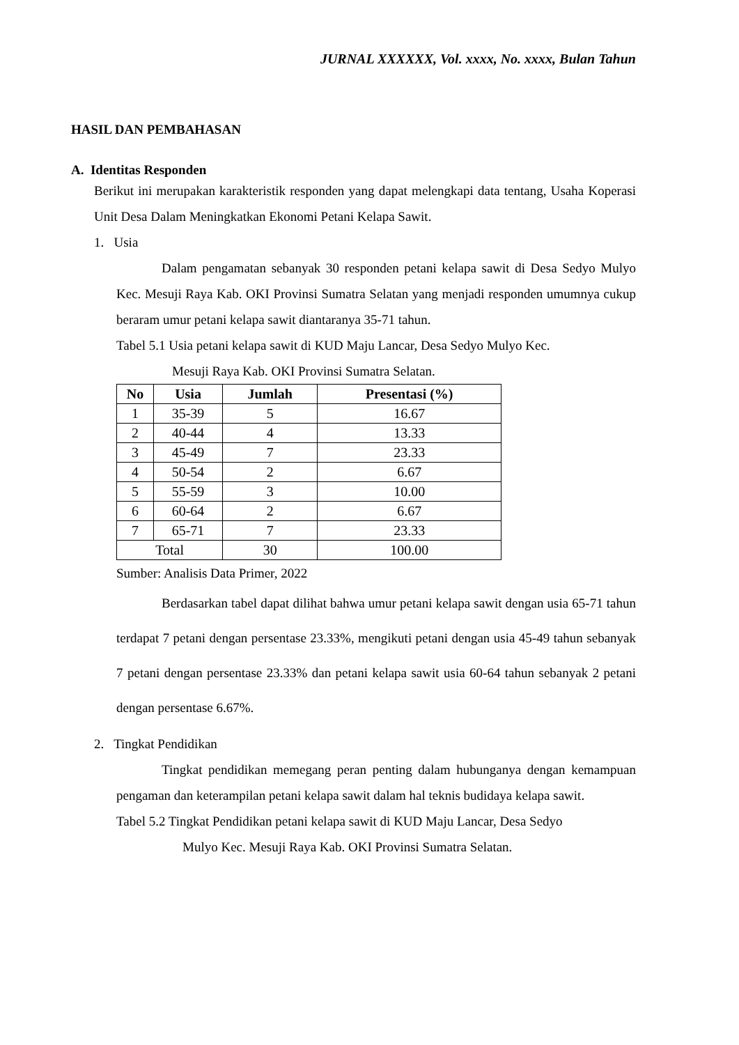JURNAL XXXXXX, Vol. xxxx, No. xxxx, Bulan Tahun
HASIL DAN PEMBAHASAN
A. Identitas Responden
Berikut ini merupakan karakteristik responden yang dapat melengkapi data tentang, Usaha Koperasi Unit Desa Dalam Meningkatkan Ekonomi Petani Kelapa Sawit.
1. Usia
Dalam pengamatan sebanyak 30 responden petani kelapa sawit di Desa Sedyo Mulyo Kec. Mesuji Raya Kab. OKI Provinsi Sumatra Selatan yang menjadi responden umumnya cukup beraram umur petani kelapa sawit diantaranya 35-71 tahun.
Tabel 5.1 Usia petani kelapa sawit di KUD Maju Lancar, Desa Sedyo Mulyo Kec.
Mesuji Raya Kab. OKI Provinsi Sumatra Selatan.
| No | Usia | Jumlah | Presentasi (%) |
| --- | --- | --- | --- |
| 1 | 35-39 | 5 | 16.67 |
| 2 | 40-44 | 4 | 13.33 |
| 3 | 45-49 | 7 | 23.33 |
| 4 | 50-54 | 2 | 6.67 |
| 5 | 55-59 | 3 | 10.00 |
| 6 | 60-64 | 2 | 6.67 |
| 7 | 65-71 | 7 | 23.33 |
| Total | | 30 | 100.00 |
Sumber: Analisis Data Primer, 2022
Berdasarkan tabel dapat dilihat bahwa umur petani kelapa sawit dengan usia 65-71 tahun terdapat 7 petani dengan persentase 23.33%, mengikuti petani dengan usia 45-49 tahun sebanyak 7 petani dengan persentase 23.33% dan petani kelapa sawit usia 60-64 tahun sebanyak 2 petani dengan persentase 6.67%.
2. Tingkat Pendidikan
Tingkat pendidikan memegang peran penting dalam hubunganya dengan kemampuan pengaman dan keterampilan petani kelapa sawit dalam hal teknis budidaya kelapa sawit.
Tabel 5.2 Tingkat Pendidikan petani kelapa sawit di KUD Maju Lancar, Desa Sedyo
Mulyo Kec. Mesuji Raya Kab. OKI Provinsi Sumatra Selatan.